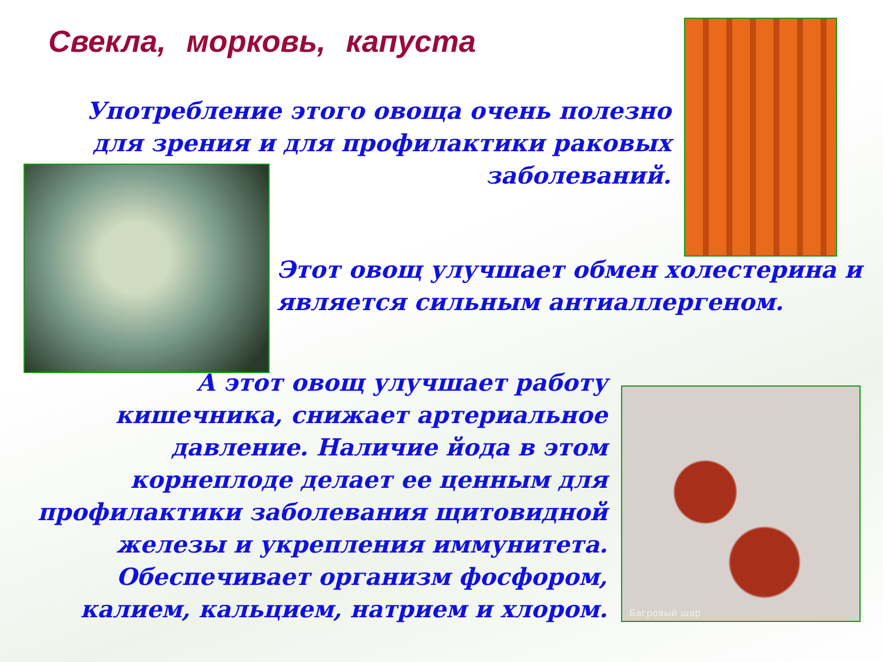Свекла, морковь, капуста
Употребление этого овоща очень полезно для зрения и для профилактики раковых заболеваний.
Этот овощ улучшает обмен холестерина и является сильным антиаллергеном.
А этот овощ улучшает работу кишечника, снижает артериальное давление. Наличие йода в этом корнеплоде делает ее ценным для профилактики заболевания щитовидной железы и укрепления иммунитета. Обеспечивает организм фосфором, калием, кальцием, натрием и хлором.
Багровый шар